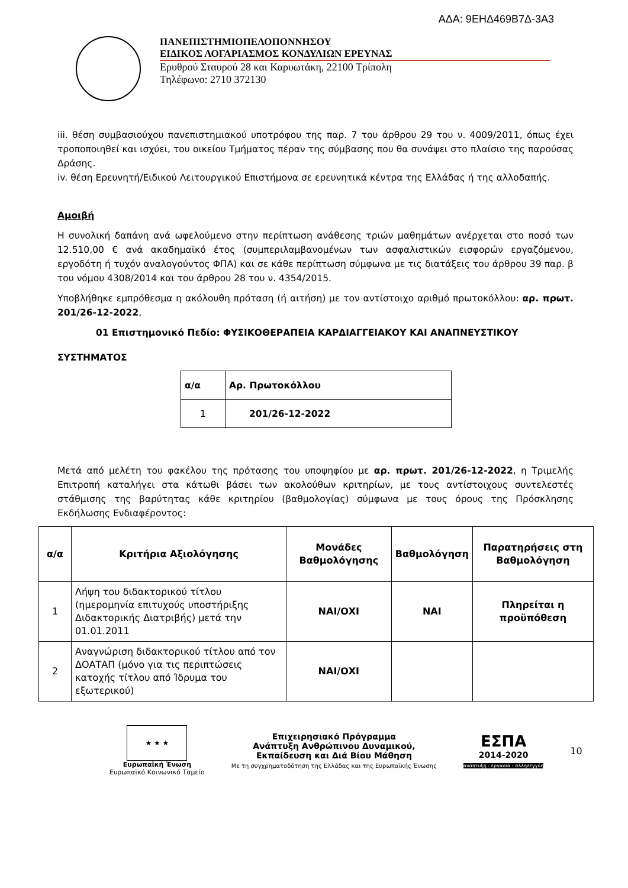ΑΔΑ: 9ΕΗΔ469Β7Δ-3Α3
ΠΑΝΕΠΙΣΤΗΜΙΟΠΕΛΟΠΟΝΝΗΣΟΥ
ΕΙΔΙΚΟΣ ΛΟΓΑΡΙΑΣΜΟΣ ΚΟΝΔΥΛΙΩΝ ΕΡΕΥΝΑΣ
Ερυθρού Σταυρού 28 και Καρυωτάκη, 22100 Τρίπολη
Τηλέφωνο: 2710 372130
iii. θέση συμβασιούχου πανεπιστημιακού υποτρόφου της παρ. 7 του άρθρου 29 του ν. 4009/2011, όπως έχει τροποποιηθεί και ισχύει, του οικείου Τμήματος πέραν της σύμβασης που θα συνάψει στο πλαίσιο της παρούσας Δράσης.
iv. θέση Ερευνητή/Ειδικού Λειτουργικού Επιστήμονα σε ερευνητικά κέντρα της Ελλάδας ή της αλλοδαπής.
Αμοιβή
Η συνολική δαπάνη ανά ωφελούμενο στην περίπτωση ανάθεσης τριών μαθημάτων ανέρχεται στο ποσό των 12.510,00 € ανά ακαδημαϊκό έτος (συμπεριλαμβανομένων των ασφαλιστικών εισφορών εργαζόμενου, εργοδότη ή τυχόν αναλογούντος ΦΠΑ) και σε κάθε περίπτωση σύμφωνα με τις διατάξεις του άρθρου 39 παρ. β του νόμου 4308/2014 και του άρθρου 28 του ν. 4354/2015.
Υποβλήθηκε εμπρόθεσμα η ακόλουθη πρόταση (ή αιτήση) με τον αντίστοιχο αριθμό πρωτοκόλλου: αρ. πρωτ. 201/26-12-2022,
01 Επιστημονικό Πεδίο: ΦΥΣΙΚΟΘΕΡΑΠΕΙΑ ΚΑΡΔΙΑΓΓΕΙΑΚΟΥ ΚΑΙ ΑΝΑΠΝΕΥΣΤΙΚΟΥ
ΣΥΣΤΗΜΑΤΟΣ
| α/α | Αρ. Πρωτοκόλλου |
| --- | --- |
| 1 | 201/26-12-2022 |
Μετά από μελέτη του φακέλου της πρότασης του υποψηφίου με αρ. πρωτ. 201/26-12-2022, η Τριμελής Επιτροπή καταλήγει στα κάτωθι βάσει των ακολούθων κριτηρίων, με τους αντίστοιχους συντελεστές στάθμισης της βαρύτητας κάθε κριτηρίου (βαθμολογίας) σύμφωνα με τους όρους της Πρόσκλησης Εκδήλωσης Ενδιαφέροντος:
| α/α | Κριτήρια Αξιολόγησης | Μονάδες Βαθμολόγησης | Βαθμολόγηση | Παρατηρήσεις στη Βαθμολόγηση |
| --- | --- | --- | --- | --- |
| 1 | Λήψη του διδακτορικού τίτλου (ημερομηνία επιτυχούς υποστήριξης Διδακτορικής Διατριβής) μετά την 01.01.2011 | ΝΑΙ/ΟΧΙ | ΝΑΙ | Πληρείται η προϋπόθεση |
| 2 | Αναγνώριση διδακτορικού τίτλου από τον ΔΟΑΤΑΠ (μόνο για τις περιπτώσεις κατοχής τίτλου από Ίδρυμα του εξωτερικού) | ΝΑΙ/ΟΧΙ | | |
★ ★ ★
Ευρωπαϊκή Ένωση
Ευρωπαϊκό Κοινωνικό Ταμείο
Επιχειρησιακό Πρόγραμμα
Ανάπτυξη Ανθρώπινου Δυναμικού,
Εκπαίδευση και Διά Βίου Μάθηση
Με τη συγχρηματοδότηση της Ελλάδας και της Ευρωπαϊκής Ένωσης
ΕΣΠΑ
2014-2020
ανάπτυξη - εργασία - αλληλεγγύη
10